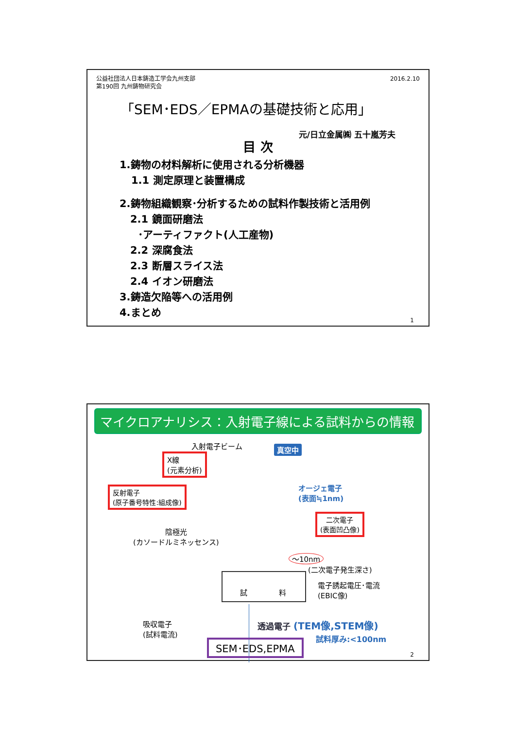公益社団法人日本鋳造工学会九州支部
第190回 九州鋳物研究会
2016.2.10
「SEM･EDS／EPMAの基礎技術と応用」
元/日立金属㈱ 五十嵐芳夫
目 次
1.鋳物の材料解析に使用される分析機器
1.1 測定原理と装置構成
2.鋳物組織観察･分析するための試料作製技術と活用例
2.1 鏡面研磨法
･アーティファクト(人工産物)
2.2 深腐食法
2.3 断層スライス法
2.4 イオン研磨法
3.鋳造欠陥等への活用例
4.まとめ
1
マイクロアナリシス：入射電子線による試料からの情報
入射電子ビーム 真空中
X線
(元素分析)
オージェ電子
(表面≒1nm)
反射電子
(原子番号特性:組成像)
二次電子
(表面凹凸像)
陰極光
(カソードルミネッセンス)
～10nm
(二次電子発生深さ)
試 料
電子誘起電圧･電流
(EBIC像)
吸収電子
(試料電流)
透過電子 (TEM像,STEM像)
試料厚み:<100nm
SEM･EDS,EPMA
2